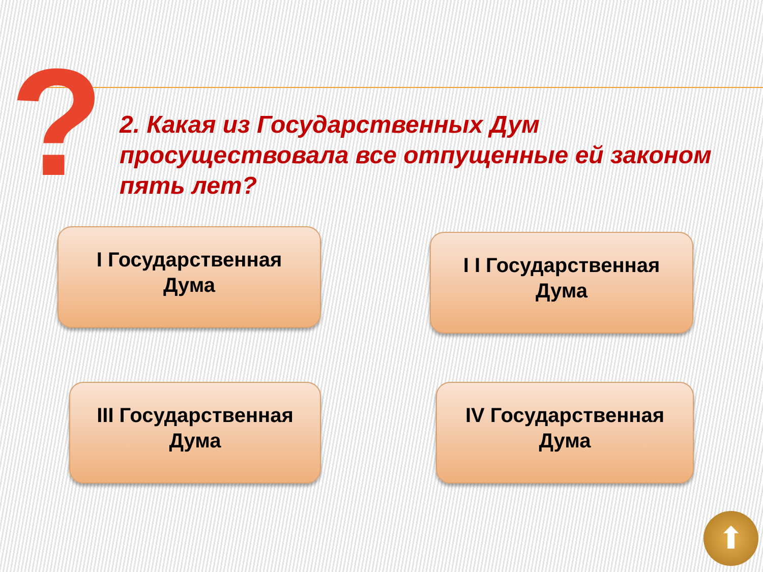?
2. Какая из Государственных Дум просуществовала все отпущенные ей законом пять лет?
I Государственная
Дума
I I Государственная
Дума
III Государственная
Дума
IV Государственная
Дума
⬆